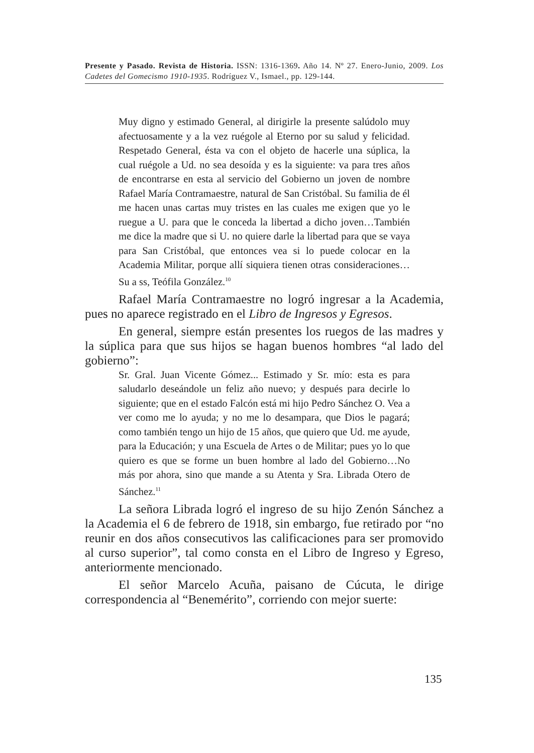Presente y Pasado. Revista de Historia. ISSN: 1316-1369. Año 14. Nº 27. Enero-Junio, 2009. Los Cadetes del Gomecismo 1910-1935. Rodríguez V., Ismael., pp. 129-144.
Muy digno y estimado General, al dirigirle la presente salúdolo muy afectuosamente y a la vez ruégole al Eterno por su salud y felicidad. Respetado General, ésta va con el objeto de hacerle una súplica, la cual ruégole a Ud. no sea desoída y es la siguiente: va para tres años de encontrarse en esta al servicio del Gobierno un joven de nombre Rafael María Contramaestre, natural de San Cristóbal. Su familia de él me hacen unas cartas muy tristes en las cuales me exigen que yo le ruegue a U. para que le conceda la libertad a dicho joven…También me dice la madre que si U. no quiere darle la libertad para que se vaya para San Cristóbal, que entonces vea si lo puede colocar en la Academia Militar, porque allí siquiera tienen otras consideraciones…Su a ss, Teófila González.<sup>10</sup>
Rafael María Contramaestre no logró ingresar a la Academia, pues no aparece registrado en el Libro de Ingresos y Egresos.
En general, siempre están presentes los ruegos de las madres y la súplica para que sus hijos se hagan buenos hombres “al lado del gobierno”:
Sr. Gral. Juan Vicente Gómez... Estimado y Sr. mío: esta es para saludarlo deseándole un feliz año nuevo; y después para decirle lo siguiente; que en el estado Falcón está mi hijo Pedro Sánchez O. Vea a ver como me lo ayuda; y no me lo desampara, que Dios le pagará; como también tengo un hijo de 15 años, que quiero que Ud. me ayude, para la Educación; y una Escuela de Artes o de Militar; pues yo lo que quiero es que se forme un buen hombre al lado del Gobierno…No más por ahora, sino que mande a su Atenta y Sra. Librada Otero de Sánchez.<sup>11</sup>
La señora Librada logró el ingreso de su hijo Zenón Sánchez a la Academia el 6 de febrero de 1918, sin embargo, fue retirado por “no reunir en dos años consecutivos las calificaciones para ser promovido al curso superior”, tal como consta en el Libro de Ingreso y Egreso, anteriormente mencionado.
El señor Marcelo Acuña, paisano de Cúcuta, le dirige correspondencia al “Benemérito”, corriendo con mejor suerte:
135